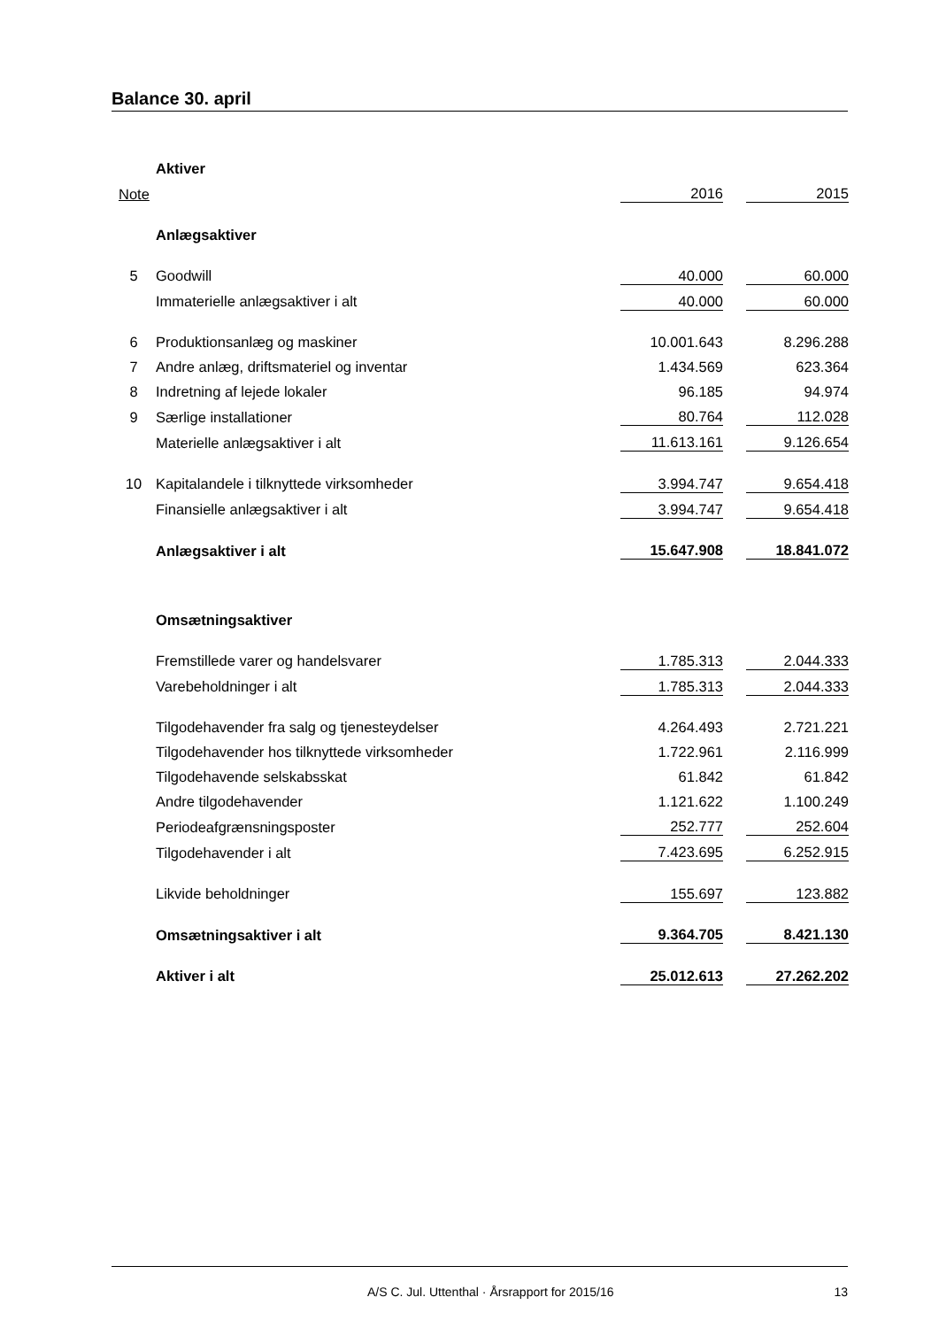Balance 30. april
| | Aktiver | | | |
| Note | | 2016 | | 2015 |
| | Anlægsaktiver | | | |
| 5 | Goodwill | 40.000 | | 60.000 |
| | Immaterielle anlægsaktiver i alt | 40.000 | | 60.000 |
| 6 | Produktionsanlæg og maskiner | 10.001.643 | | 8.296.288 |
| 7 | Andre anlæg, driftsmateriel og inventar | 1.434.569 | | 623.364 |
| 8 | Indretning af lejede lokaler | 96.185 | | 94.974 |
| 9 | Særlige installationer | 80.764 | | 112.028 |
| | Materielle anlægsaktiver i alt | 11.613.161 | | 9.126.654 |
| 10 | Kapitalandele i tilknyttede virksomheder | 3.994.747 | | 9.654.418 |
| | Finansielle anlægsaktiver i alt | 3.994.747 | | 9.654.418 |
| | Anlægsaktiver i alt | 15.647.908 | | 18.841.072 |
| | Omsætningsaktiver | | | |
| | Fremstillede varer og handelsvarer | 1.785.313 | | 2.044.333 |
| | Varebeholdninger i alt | 1.785.313 | | 2.044.333 |
| | Tilgodehavender fra salg og tjenesteydelser | 4.264.493 | | 2.721.221 |
| | Tilgodehavender hos tilknyttede virksomheder | 1.722.961 | | 2.116.999 |
| | Tilgodehavende selskabsskat | 61.842 | | 61.842 |
| | Andre tilgodehavender | 1.121.622 | | 1.100.249 |
| | Periodeafgrænsningsposter | 252.777 | | 252.604 |
| | Tilgodehavender i alt | 7.423.695 | | 6.252.915 |
| | Likvide beholdninger | 155.697 | | 123.882 |
| | Omsætningsaktiver i alt | 9.364.705 | | 8.421.130 |
| | Aktiver i alt | 25.012.613 | | 27.262.202 |
A/S C. Jul. Uttenthal · Årsrapport for 2015/16 13